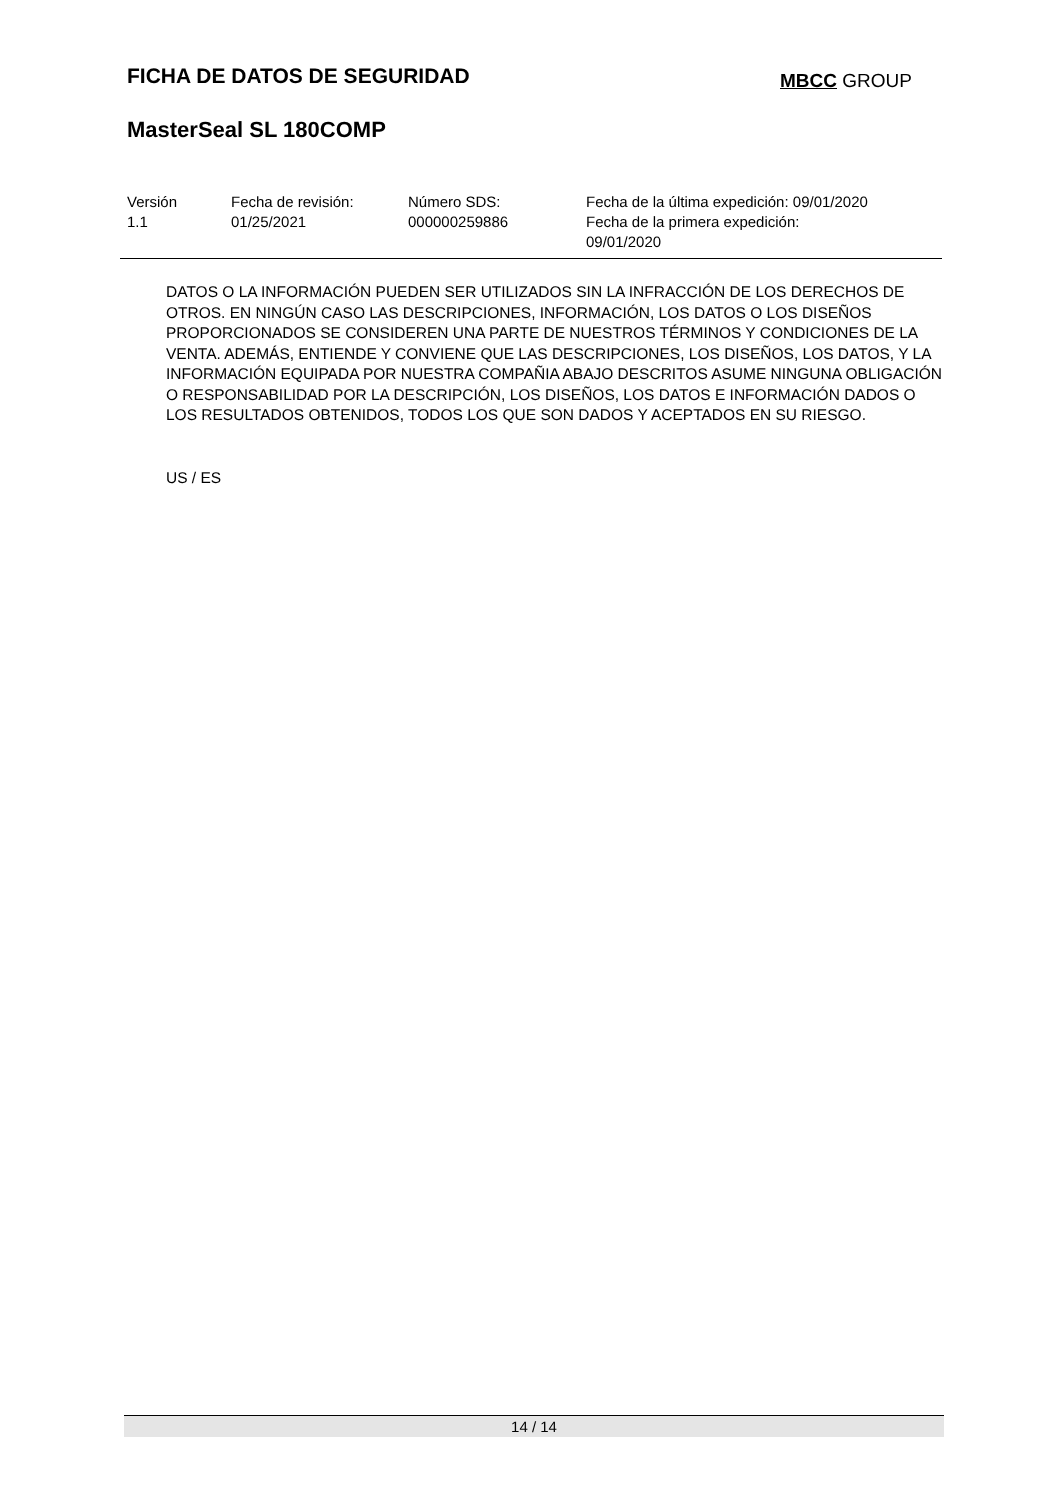FICHA DE DATOS DE SEGURIDAD MBCC GROUP
MasterSeal SL 180COMP
Versión
1.1
Fecha de revisión:
01/25/2021
Número SDS:
000000259886
Fecha de la última expedición: 09/01/2020
Fecha de la primera expedición:
09/01/2020
DATOS O LA INFORMACIÓN PUEDEN SER UTILIZADOS SIN LA INFRACCIÓN DE LOS DERECHOS DE OTROS. EN NINGÚN CASO LAS DESCRIPCIONES, INFORMACIÓN, LOS DATOS O LOS DISEÑOS PROPORCIONADOS SE CONSIDEREN UNA PARTE DE NUESTROS TÉRMINOS Y CONDICIONES DE LA VENTA. ADEMÁS, ENTIENDE Y CONVIENE QUE LAS DESCRIPCIONES, LOS DISEÑOS, LOS DATOS, Y LA INFORMACIÓN EQUIPADA POR NUESTRA COMPAÑIA ABAJO DESCRITOS ASUME NINGUNA OBLIGACIÓN O RESPONSABILIDAD POR LA DESCRIPCIÓN, LOS DISEÑOS, LOS DATOS E INFORMACIÓN DADOS O LOS RESULTADOS OBTENIDOS, TODOS LOS QUE SON DADOS Y ACEPTADOS EN SU RIESGO.
US / ES
14 / 14